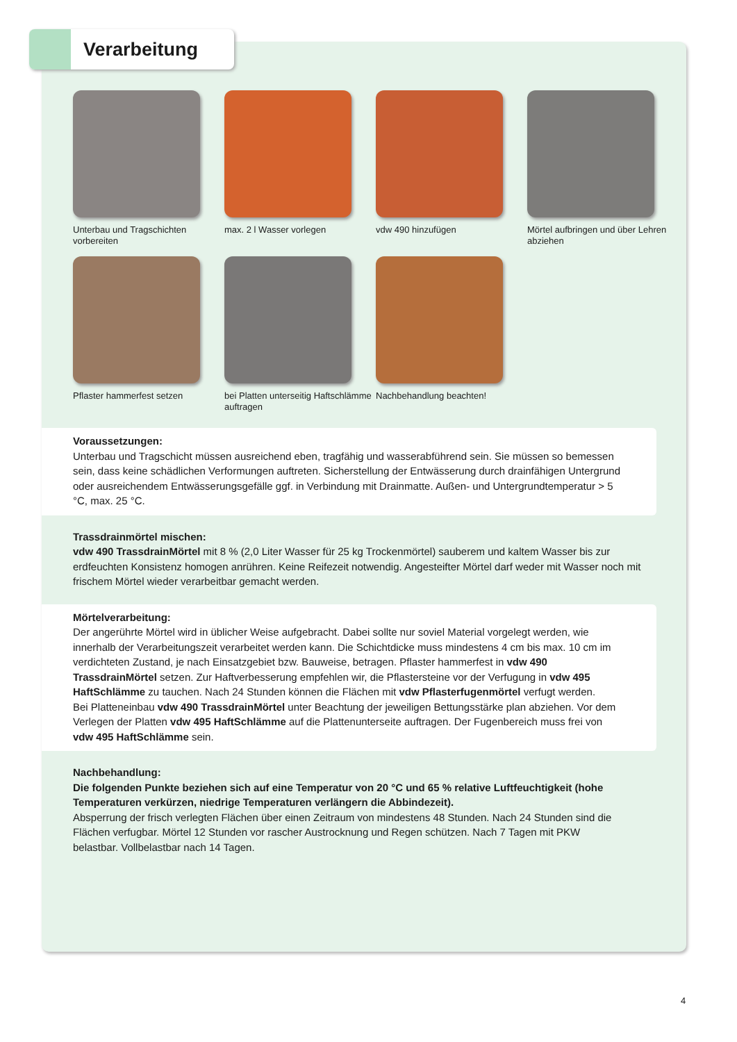Verarbeitung
Unterbau und Tragschichten vorbereiten
max. 2 l Wasser vorlegen
vdw 490 hinzufügen
Mörtel aufbringen und über Lehren abziehen
Pflaster hammerfest setzen
bei Platten unterseitig Haftschlämme auftragen
Nachbehandlung beachten!
Voraussetzungen:
Unterbau und Tragschicht müssen ausreichend eben, tragfähig und wasserabführend sein. Sie müssen so bemessen sein, dass keine schädlichen Verformungen auftreten. Sicherstellung der Entwässerung durch drainfähigen Untergrund oder ausreichendem Entwässerungsgefälle ggf. in Verbindung mit Drainmatte. Außen- und Untergrundtemperatur > 5 °C, max. 25 °C.
Trassdrainmörtel mischen:
vdw 490 TrassdrainMörtel mit 8 % (2,0 Liter Wasser für 25 kg Trockenmörtel) sauberem und kaltem Wasser bis zur erdfeuchten Konsistenz homogen anrühren. Keine Reifezeit notwendig. Angesteifter Mörtel darf weder mit Wasser noch mit frischem Mörtel wieder verarbeitbar gemacht werden.
Mörtelverarbeitung:
Der angerührte Mörtel wird in üblicher Weise aufgebracht. Dabei sollte nur soviel Material vorgelegt werden, wie innerhalb der Verarbeitungszeit verarbeitet werden kann. Die Schichtdicke muss mindestens 4 cm bis max. 10 cm im verdichteten Zustand, je nach Einsatzgebiet bzw. Bauweise, betragen. Pflaster hammerfest in vdw 490 TrassdrainMörtel setzen. Zur Haftverbesserung empfehlen wir, die Pflastersteine vor der Verfugung in vdw 495 HaftSchlämme zu tauchen. Nach 24 Stunden können die Flächen mit vdw Pflasterfugenmörtel verfugt werden.
Bei Platteneinbau vdw 490 TrassdrainMörtel unter Beachtung der jeweiligen Bettungsstärke plan abziehen. Vor dem Verlegen der Platten vdw 495 HaftSchlämme auf die Plattenunterseite auftragen. Der Fugenbereich muss frei von vdw 495 HaftSchlämme sein.
Nachbehandlung:
Die folgenden Punkte beziehen sich auf eine Temperatur von 20 °C und 65 % relative Luftfeuchtigkeit (hohe Temperaturen verkürzen, niedrige Temperaturen verlängern die Abbindezeit).
Absperrung der frisch verlegten Flächen über einen Zeitraum von mindestens 48 Stunden. Nach 24 Stunden sind die Flächen verfugbar. Mörtel 12 Stunden vor rascher Austrocknung und Regen schützen. Nach 7 Tagen mit PKW belastbar. Vollbelastbar nach 14 Tagen.
4